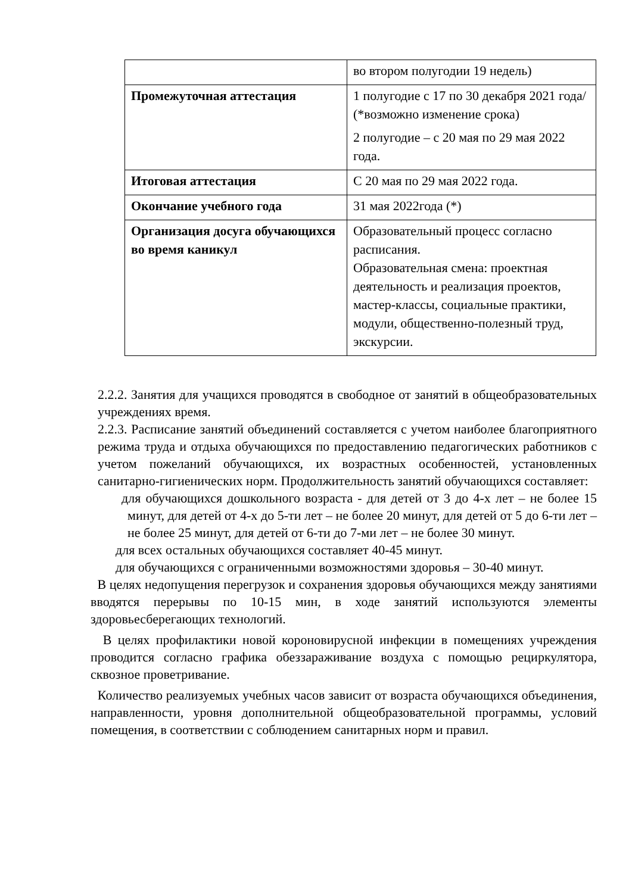| | во втором полугодии 19 недель) |
| Промежуточная аттестация | 1 полугодие с 17 по 30 декабря 2021 года/ (*возможно изменение срока) 2 полугодие – с 20 мая по 29 мая 2022 года. |
| Итоговая аттестация | С 20 мая по 29 мая 2022 года. |
| Окончание учебного года | 31 мая 2022года (*) |
| Организация досуга обучающихся во время каникул | Образовательный процесс согласно расписания. Образовательная смена: проектная деятельность и реализация проектов, мастер-классы, социальные практики, модули, общественно-полезный труд, экскурсии. |
2.2.2. Занятия для учащихся проводятся в свободное от занятий в общеобразовательных учреждениях время.
2.2.3. Расписание занятий объединений составляется с учетом наиболее благоприятного режима труда и отдыха обучающихся по предоставлению педагогических работников с учетом пожеланий обучающихся, их возрастных особенностей, установленных санитарно-гигиенических норм. Продолжительность занятий обучающихся составляет:
для обучающихся дошкольного возраста - для детей от 3 до 4-х лет – не более 15 минут, для детей от 4-х до 5-ти лет – не более 20 минут, для детей от 5 до 6-ти лет – не более 25 минут, для детей от 6-ти до 7-ми лет – не более 30 минут.
для всех остальных обучающихся составляет 40-45 минут.
для обучающихся с ограниченными возможностями здоровья – 30-40 минут.
В целях недопущения перегрузок и сохранения здоровья обучающихся между занятиями вводятся перерывы по 10-15 мин, в ходе занятий используются элементы здоровьесберегающих технологий.
В целях профилактики новой короновирусной инфекции в помещениях учреждения проводится согласно графика обеззараживание воздуха с помощью рециркулятора, сквозное проветривание.
Количество реализуемых учебных часов зависит от возраста обучающихся объединения, направленности, уровня дополнительной общеобразовательной программы, условий помещения, в соответствии с соблюдением санитарных норм и правил.